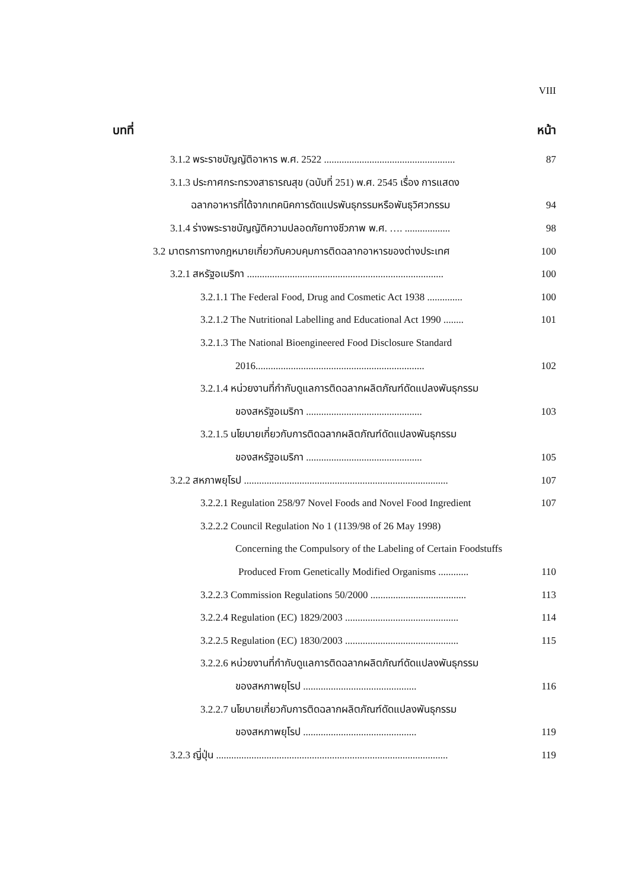VIII
บทที่ หน้า
3.1.2 พระราชบัญญัติอาหาร พ.ศ. 2522 .................................................... 87
3.1.3 ประกาศกระทรวงสาธารณสุข (ฉบับที่ 251) พ.ศ. 2545 เรื่อง การแสดง
ฉลากอาหารที่ได้จากเทคนิคการดัดแปรพันธุกรรมหรือพันธุวิศวกรรม 94
3.1.4 ร่างพระราชบัญญัติความปลอดภัยทางชีวภาพ พ.ศ. …. .................. 98
3.2 มาตรการทางกฎหมายเกี่ยวกับควบคุมการติดฉลากอาหารของต่างประเทศ 100
3.2.1 สหรัฐอเมริกา .............................................................................. 100
3.2.1.1 The Federal Food, Drug and Cosmetic Act 1938 .............. 100
3.2.1.2 The Nutritional Labelling and Educational Act 1990 ........ 101
3.2.1.3 The National Bioengineered Food Disclosure Standard
2016................................................................... 102
3.2.1.4 หน่วยงานที่กำกับดูแลการติดฉลากผลิตภัณฑ์ดัดแปลงพันธุกรรม
ของสหรัฐอเมริกา .............................................. 103
3.2.1.5 นโยบายเกี่ยวกับการติดฉลากผลิตภัณฑ์ดัดแปลงพันธุกรรม
ของสหรัฐอเมริกา .............................................. 105
3.2.2 สหภาพยุโรป ................................................................................. 107
3.2.2.1 Regulation 258/97 Novel Foods and Novel Food Ingredient 107
3.2.2.2 Council Regulation No 1 (1139/98 of 26 May 1998)
Concerning the Compulsory of the Labeling of Certain Foodstuffs
Produced From Genetically Modified Organisms ............ 110
3.2.2.3 Commission Regulations 50/2000 ...................................... 113
3.2.2.4 Regulation (EC) 1829/2003 ............................................. 114
3.2.2.5 Regulation (EC) 1830/2003 ............................................. 115
3.2.2.6 หน่วยงานที่กำกับดูแลการติดฉลากผลิตภัณฑ์ดัดแปลงพันธุกรรม
ของสหภาพยุโรป ............................................. 116
3.2.2.7 นโยบายเกี่ยวกับการติดฉลากผลิตภัณฑ์ดัดแปลงพันธุกรรม
ของสหภาพยุโรป ............................................. 119
3.2.3 ญี่ปุ่น ............................................................................................ 119